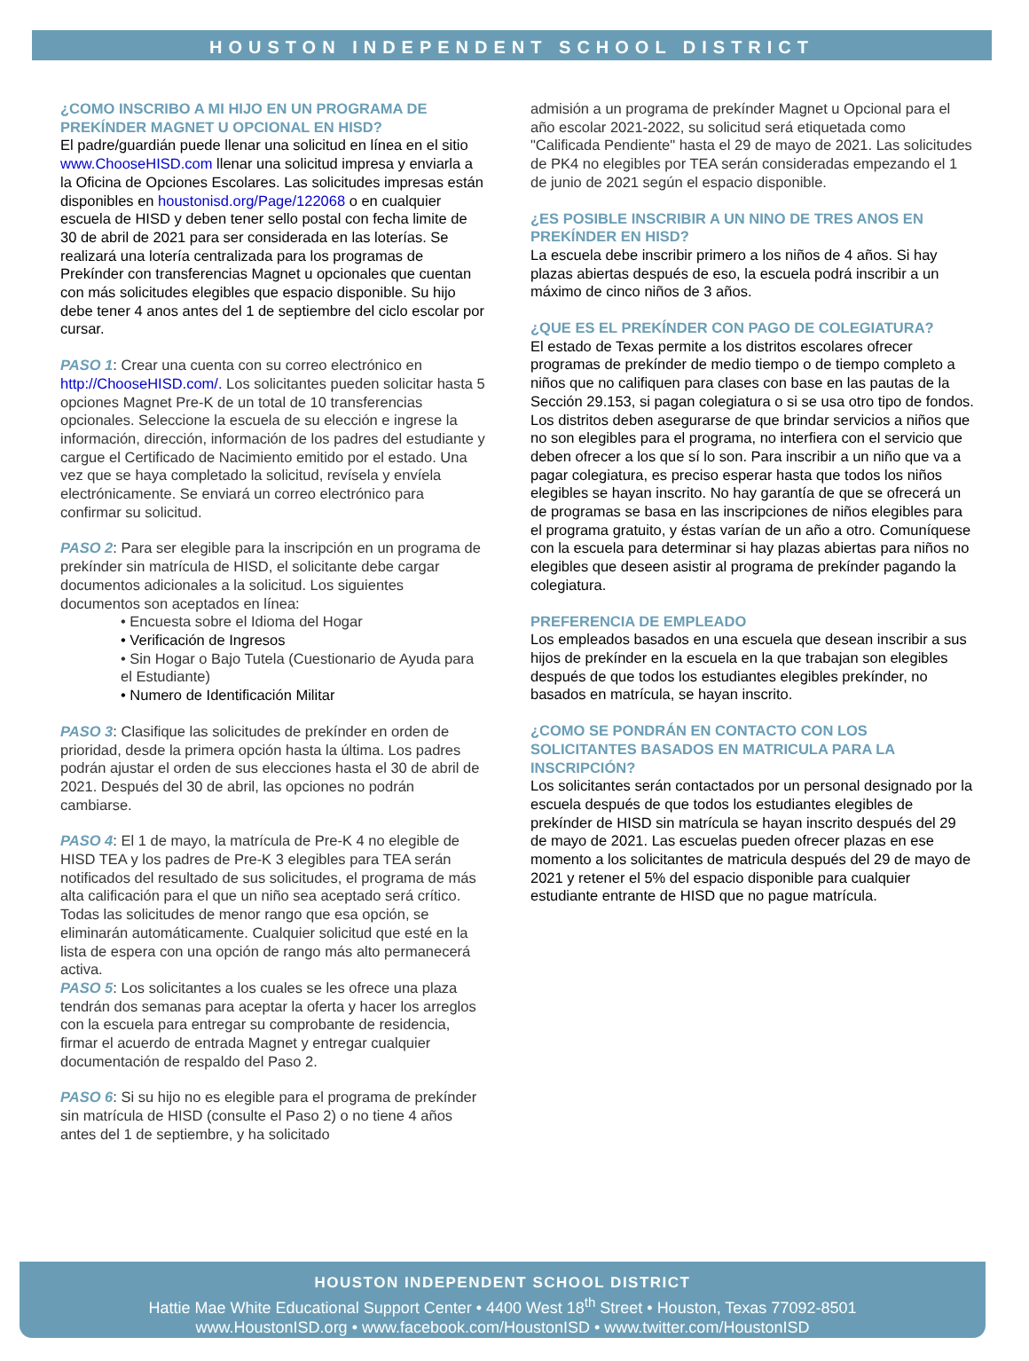HOUSTON INDEPENDENT SCHOOL DISTRICT
¿COMO INSCRIBO A MI HIJO EN UN PROGRAMA DE PREKÍNDER MAGNET U OPCIONAL EN HISD?
El padre/guardián puede llenar una solicitud en línea en el sitio www.ChooseHISD.com llenar una solicitud impresa y enviarla a la Oficina de Opciones Escolares. Las solicitudes impresas están disponibles en houstonisd.org/Page/122068 o en cualquier escuela de HISD y deben tener sello postal con fecha limite de 30 de abril de 2021 para ser considerada en las loterías. Se realizará una lotería centralizada para los programas de Prekínder con transferencias Magnet u opcionales que cuentan con más solicitudes elegibles que espacio disponible. Su hijo debe tener 4 anos antes del 1 de septiembre del ciclo escolar por cursar.
PASO 1: Crear una cuenta con su correo electrónico en http://ChooseHISD.com/. Los solicitantes pueden solicitar hasta 5 opciones Magnet Pre-K de un total de 10 transferencias opcionales. Seleccione la escuela de su elección e ingrese la información, dirección, información de los padres del estudiante y cargue el Certificado de Nacimiento emitido por el estado. Una vez que se haya completado la solicitud, revísela y envíela electrónicamente. Se enviará un correo electrónico para confirmar su solicitud.
PASO 2: Para ser elegible para la inscripción en un programa de prekínder sin matrícula de HISD, el solicitante debe cargar documentos adicionales a la solicitud. Los siguientes documentos son aceptados en línea:
• Encuesta sobre el Idioma del Hogar
• Verificación de Ingresos
• Sin Hogar o Bajo Tutela (Cuestionario de Ayuda para el Estudiante)
• Numero de Identificación Militar
PASO 3: Clasifique las solicitudes de prekínder en orden de prioridad, desde la primera opción hasta la última. Los padres podrán ajustar el orden de sus elecciones hasta el 30 de abril de 2021. Después del 30 de abril, las opciones no podrán cambiarse.
PASO 4: El 1 de mayo, la matrícula de Pre-K 4 no elegible de HISD TEA y los padres de Pre-K 3 elegibles para TEA serán notificados del resultado de sus solicitudes, el programa de más alta calificación para el que un niño sea aceptado será crítico. Todas las solicitudes de menor rango que esa opción, se eliminarán automáticamente. Cualquier solicitud que esté en la lista de espera con una opción de rango más alto permanecerá activa.
PASO 5: Los solicitantes a los cuales se les ofrece una plaza tendrán dos semanas para aceptar la oferta y hacer los arreglos con la escuela para entregar su comprobante de residencia, firmar el acuerdo de entrada Magnet y entregar cualquier documentación de respaldo del Paso 2.
PASO 6: Si su hijo no es elegible para el programa de prekínder sin matrícula de HISD (consulte el Paso 2) o no tiene 4 años antes del 1 de septiembre, y ha solicitado
admisión a un programa de prekínder Magnet u Opcional para el año escolar 2021-2022, su solicitud será etiquetada como "Calificada Pendiente" hasta el 29 de mayo de 2021. Las solicitudes de PK4 no elegibles por TEA serán consideradas empezando el 1 de junio de 2021 según el espacio disponible.
¿ES POSIBLE INSCRIBIR A UN NINO DE TRES ANOS EN PREKÍNDER EN HISD?
La escuela debe inscribir primero a los niños de 4 años. Si hay plazas abiertas después de eso, la escuela podrá inscribir a un máximo de cinco niños de 3 años.
¿QUE ES EL PREKÍNDER CON PAGO DE COLEGIATURA?
El estado de Texas permite a los distritos escolares ofrecer programas de prekínder de medio tiempo o de tiempo completo a niños que no califiquen para clases con base en las pautas de la Sección 29.153, si pagan colegiatura o si se usa otro tipo de fondos. Los distritos deben asegurarse de que brindar servicios a niños que no son elegibles para el programa, no interfiera con el servicio que deben ofrecer a los que sí lo son. Para inscribir a un niño que va a pagar colegiatura, es preciso esperar hasta que todos los niños elegibles se hayan inscrito. No hay garantía de que se ofrecerá un de programas se basa en las inscripciones de niños elegibles para el programa gratuito, y éstas varían de un año a otro. Comuníquese con la escuela para determinar si hay plazas abiertas para niños no elegibles que deseen asistir al programa de prekínder pagando la colegiatura.
PREFERENCIA DE EMPLEADO
Los empleados basados en una escuela que desean inscribir a sus hijos de prekínder en la escuela en la que trabajan son elegibles después de que todos los estudiantes elegibles prekínder, no basados en matrícula, se hayan inscrito.
¿COMO SE PONDRÁN EN CONTACTO CON LOS SOLICITANTES BASADOS EN MATRICULA PARA LA INSCRIPCIÓN?
Los solicitantes serán contactados por un personal designado por la escuela después de que todos los estudiantes elegibles de prekínder de HISD sin matrícula se hayan inscrito después del 29 de mayo de 2021. Las escuelas pueden ofrecer plazas en ese momento a los solicitantes de matricula después del 29 de mayo de 2021 y retener el 5% del espacio disponible para cualquier estudiante entrante de HISD que no pague matrícula.
HOUSTON INDEPENDENT SCHOOL DISTRICT
Hattie Mae White Educational Support Center • 4400 West 18<sup>th</sup> Street • Houston, Texas 77092-8501
www.HoustonISD.org • www.facebook.com/HoustonISD • www.twitter.com/HoustonISD